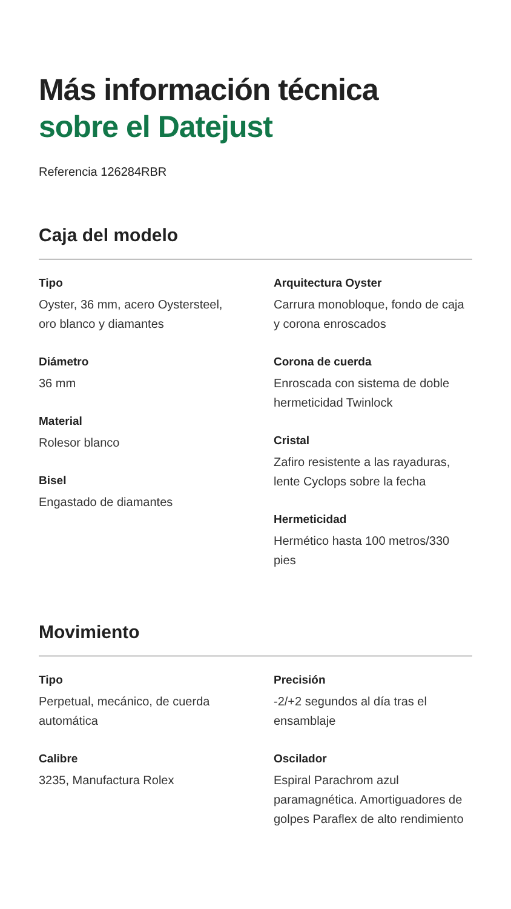Más información técnica
sobre el Datejust
Referencia 126284RBR
Caja del modelo
Tipo
Oyster, 36 mm, acero Oystersteel, oro blanco y diamantes
Diámetro
36 mm
Material
Rolesor blanco
Bisel
Engastado de diamantes
Arquitectura Oyster
Carrura monobloque, fondo de caja y corona enroscados
Corona de cuerda
Enroscada con sistema de doble hermeticidad Twinlock
Cristal
Zafiro resistente a las rayaduras, lente Cyclops sobre la fecha
Hermeticidad
Hermético hasta 100 metros/330 pies
Movimiento
Tipo
Perpetual, mecánico, de cuerda automática
Calibre
3235, Manufactura Rolex
Precisión
-2/+2 segundos al día tras el ensamblaje
Oscilador
Espiral Parachrom azul paramagnética. Amortiguadores de golpes Paraflex de alto rendimiento